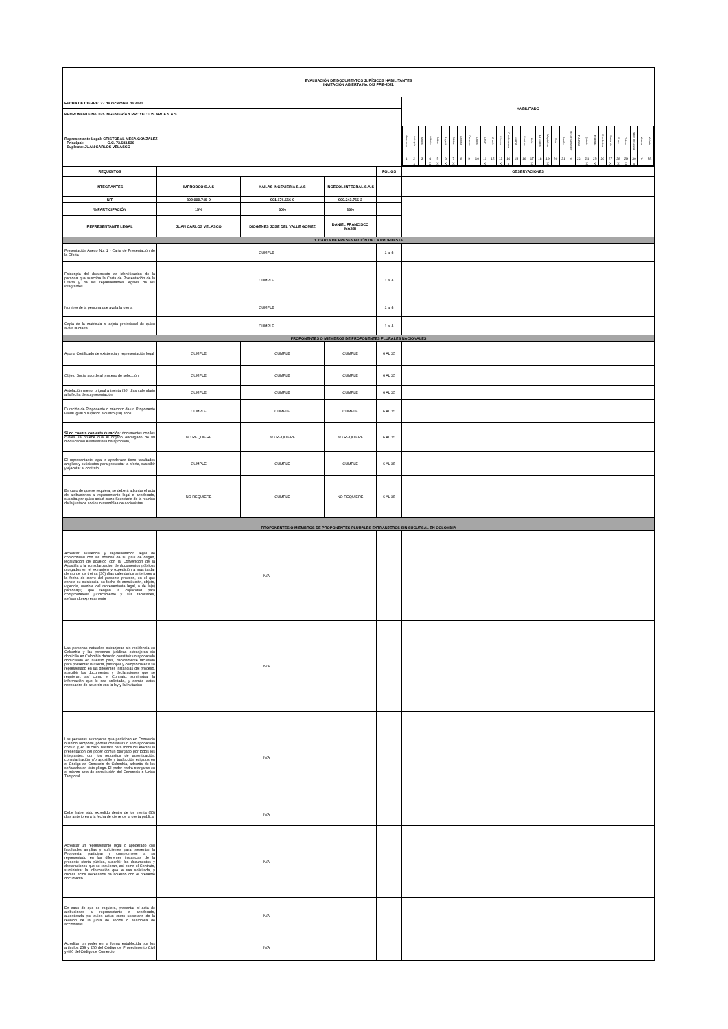| EVALUACIÓN DE DOCUMENTOS JURÍDICOS HABILITANTES INVITACIÓN ABIERTA No. 042 FFIE-2021 | | | | | |
| FECHA DE CIERRE: 27 de diciembre de 2021 | | | | | HABILITADO |
| PROPONENTE No. 025 INGENIERÍA Y PROYECTOS ARCA S.A.S. | | | | | |
| Representante Legal: CRISTOBAL MESA GONZALEZ - Principal: - C.C. 73.583.530 - Suplente: JUAN CARLOS VELASCO | | | | | / Amazonas / Antioquia / Arauca / Atlántico / Bolívar / Boyacá / Caldas / Caquetá / Casanare / Cauca / Cesar / Chocó / Córdoba / Cundinamarca / Guainía / Guaviare / Huila / La Guajira / Magdalena / Meta / Nariño / Nte de Santander / Putumayo / Quindío / Risaralda / San Andres / Santander / Sucre / Tolima / Valle del Cauca / Vaupes / Vichada / / 1 / 2 / 3 / 4 / 5 / 6 / 7 / 8 / 9 / 10 / 11 / 12 / 13 / 14 / 15 / 16 / 17 / 18 / 19 / 20 / 21 / # / 23 / 24 / 25 / 26 / 27 / 28 / 29 / 30 / # / 32 / / / x / / X / X / X / X / / / / X / / X / x / / / X / / X / / / / / X / X / / X / X / X / x / / / |
| REQUISITOS | | | | FOLIOS | OBSERVACIONES |
| INTEGRANTES | IMPRODCO S.A.S | KAILAS INGENIERIA S.A.S | INGECOL INTEGRAL S.A.S | | |
| NIT | 802.009.745-9 | 901.176.566-0 | 900.243.765-3 | | |
| % PARTICIPACIÓN | 15% | 50% | 35% | | |
| REPRESENTANTE LEGAL | JUAN CARLOS VELASCO | DIOGENES JOSE DEL VALLE GOMEZ | DANIEL FRANCISCO MASSI | | |
| 1. CARTA DE PRESENTACIÓN DE LA PROPUESTA | | | | | |
| Presentación Anexo No. 1 - Carta de Presentación de la Oferta | CUMPLE | | | 1 al 4 | |
| Fotocopia del documento de identificación de la persona que suscribe la Carta de Presentación de la Oferta y de los representantes legales de los integrantes | CUMPLE | | | 1 al 4 | |
| Nombre de la persona que avala la oferta | CUMPLE | | | 1 al 4 | |
| Copia de la matricula o tarjeta profesional de quien avala la oferta. | CUMPLE | | | 1 al 4 | |
| PROPONENTES O MIEMBROS DE PROPONENTES PLURALES NACIONALES | | | | | |
| Aporta Certificado de existencia y representación legal | CUMPLE | CUMPLE | CUMPLE | 6 AL 35 | |
| Objeto Social acorde al proceso de selecciòn | CUMPLE | CUMPLE | CUMPLE | 6 AL 35 | |
| Antelación menor o igual a treinta (30) días calendario a la fecha de su presentación | CUMPLE | CUMPLE | CUMPLE | 6 AL 35 | |
| Duración de Proponente o miembro de un Proponente Plural igual o superior a cuatro (04) años. | CUMPLE | CUMPLE | CUMPLE | 6 AL 35 | |
| Si no cuenta con esta duración : documentos con los cuales se pruebe que el órgano encargado de tal modificación estatutaria la ha aprobado, | NO REQUIERE | NO REQUIERE | NO REQUIERE | 6 AL 35 | |
| El representante legal o apoderado tiene facultades amplias y suficientes para presentar la oferta, suscribir y ejecutar el contrato. | CUMPLE | CUMPLE | CUMPLE | 6 AL 35 | |
| En caso de que se requiera, se deberá adjuntar el acta de atribuciones al representante legal o apoderado, suscrita por quien actuó como Secretario de la reunión de la junta de socios o asamblea de accionistas. | NO REQUIERE | CUMPLE | NO REQUIERE | 6 AL 35 | |
| PROPONENTES O MIEMBROS DE PROPONENTES PLURALES EXTRANJEROS SIN SUCURSAL EN COLOMBIA | | | | | |
| Acreditar existencia y representación legal de conformidad con las normas de su país de origen, legalización de acuerdo con la Convención de la Apostilla o la consularización de documentos públicos otorgados en el extranjero y expedición a más tardar dentro de los treinta (30) días calendarios anteriores a la fecha de cierre del presente proceso, en el que conste su existencia, su fecha de constitución, objeto, vigencia, nombre del representante legal, o de la(s) persona(s) que tengan la capacidad para comprometerla jurídicamente y sus facultades, señalando expresamente | N/A | | | | |
| Las personas naturales extranjeras sin residencia en Colombia y las personas jurídicas extranjeras sin domicilio en Colombia deberán constituir un apoderado domiciliado en nuestro país, debidamente facultado para presentar la Oferta, participar y comprometer a su representado en las diferentes instancias del proceso, suscribir los documentos y declaraciones que se requieran, así como el Contrato, suministrar la información que le sea solicitada, y demás actos necesarios de acuerdo con la ley y la Invitación | N/A | | | | |
| Las personas extranjeras que participen en Consorcio o Unión Temporal, podrán constituir un solo apoderado común y, en tal caso, bastará para todos los efectos la presentación del poder común otorgado por todos los integrantes, con los requisitos de autenticación, consularización y/o apostille y traducción exigidos en el Código de Comercio de Colombia, además de los señalados en éste pliego. El poder podrá otorgarse en el mismo acto de constitución del Consorcio o Unión Temporal. | N/A | | | | |
| Debe haber sido expedido dentro de los treinta (30) dias anteriores a la fecha de cierre de la oferta pública. | N/A | | | | |
| Acreditar un representante legal o apoderado con facultades amplias y suficientes para presentar la Propuesta, participar y comprometer a su representado en las diferentes instancias de la presente oferta pública, suscribir los documentos y declaraciones que se requieran, así como el Contrato, suministrar la información que le sea solicitada, y demás actos necesarios de acuerdo con el presente documento. | N/A | | | | |
| En caso de que se requiera, presentar el acta de atribuciones al representante o apoderado, autenticada por quien actuó como secretario de la reunión de la junta de socios o asamblea de accionistas | N/A | | | | |
| Acreditar un poder en la forma establecida por los artículos 259 y 260 del Código de Procedimiento Civil y 480 del Código de Comercio | N/A | | | | |